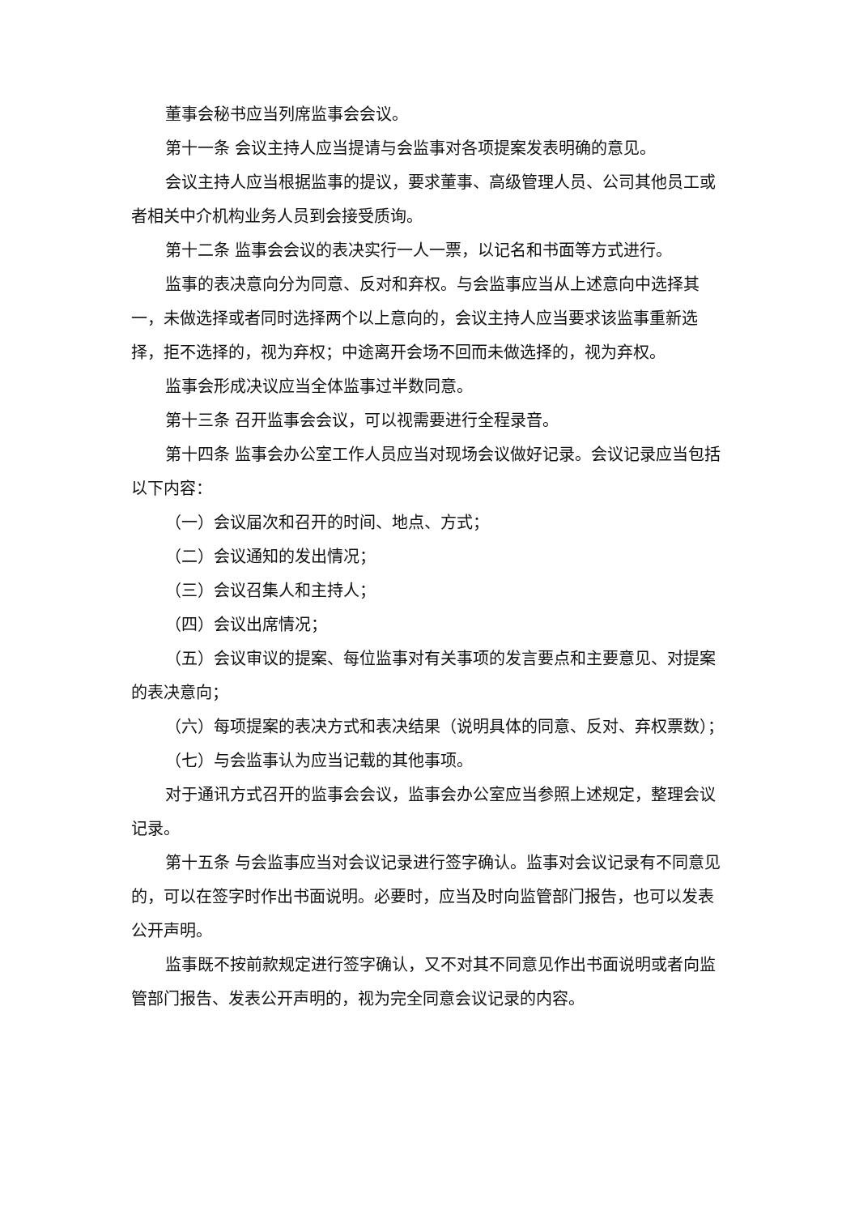董事会秘书应当列席监事会会议。
第十一条 会议主持人应当提请与会监事对各项提案发表明确的意见。
会议主持人应当根据监事的提议，要求董事、高级管理人员、公司其他员工或者相关中介机构业务人员到会接受质询。
第十二条 监事会会议的表决实行一人一票，以记名和书面等方式进行。
监事的表决意向分为同意、反对和弃权。与会监事应当从上述意向中选择其一，未做选择或者同时选择两个以上意向的，会议主持人应当要求该监事重新选择，拒不选择的，视为弃权；中途离开会场不回而未做选择的，视为弃权。
监事会形成决议应当全体监事过半数同意。
第十三条 召开监事会会议，可以视需要进行全程录音。
第十四条 监事会办公室工作人员应当对现场会议做好记录。会议记录应当包括以下内容：
（一）会议届次和召开的时间、地点、方式；
（二）会议通知的发出情况；
（三）会议召集人和主持人；
（四）会议出席情况；
（五）会议审议的提案、每位监事对有关事项的发言要点和主要意见、对提案的表决意向；
（六）每项提案的表决方式和表决结果（说明具体的同意、反对、弃权票数）；
（七）与会监事认为应当记载的其他事项。
对于通讯方式召开的监事会会议，监事会办公室应当参照上述规定，整理会议记录。
第十五条 与会监事应当对会议记录进行签字确认。监事对会议记录有不同意见的，可以在签字时作出书面说明。必要时，应当及时向监管部门报告，也可以发表公开声明。
监事既不按前款规定进行签字确认，又不对其不同意见作出书面说明或者向监管部门报告、发表公开声明的，视为完全同意会议记录的内容。